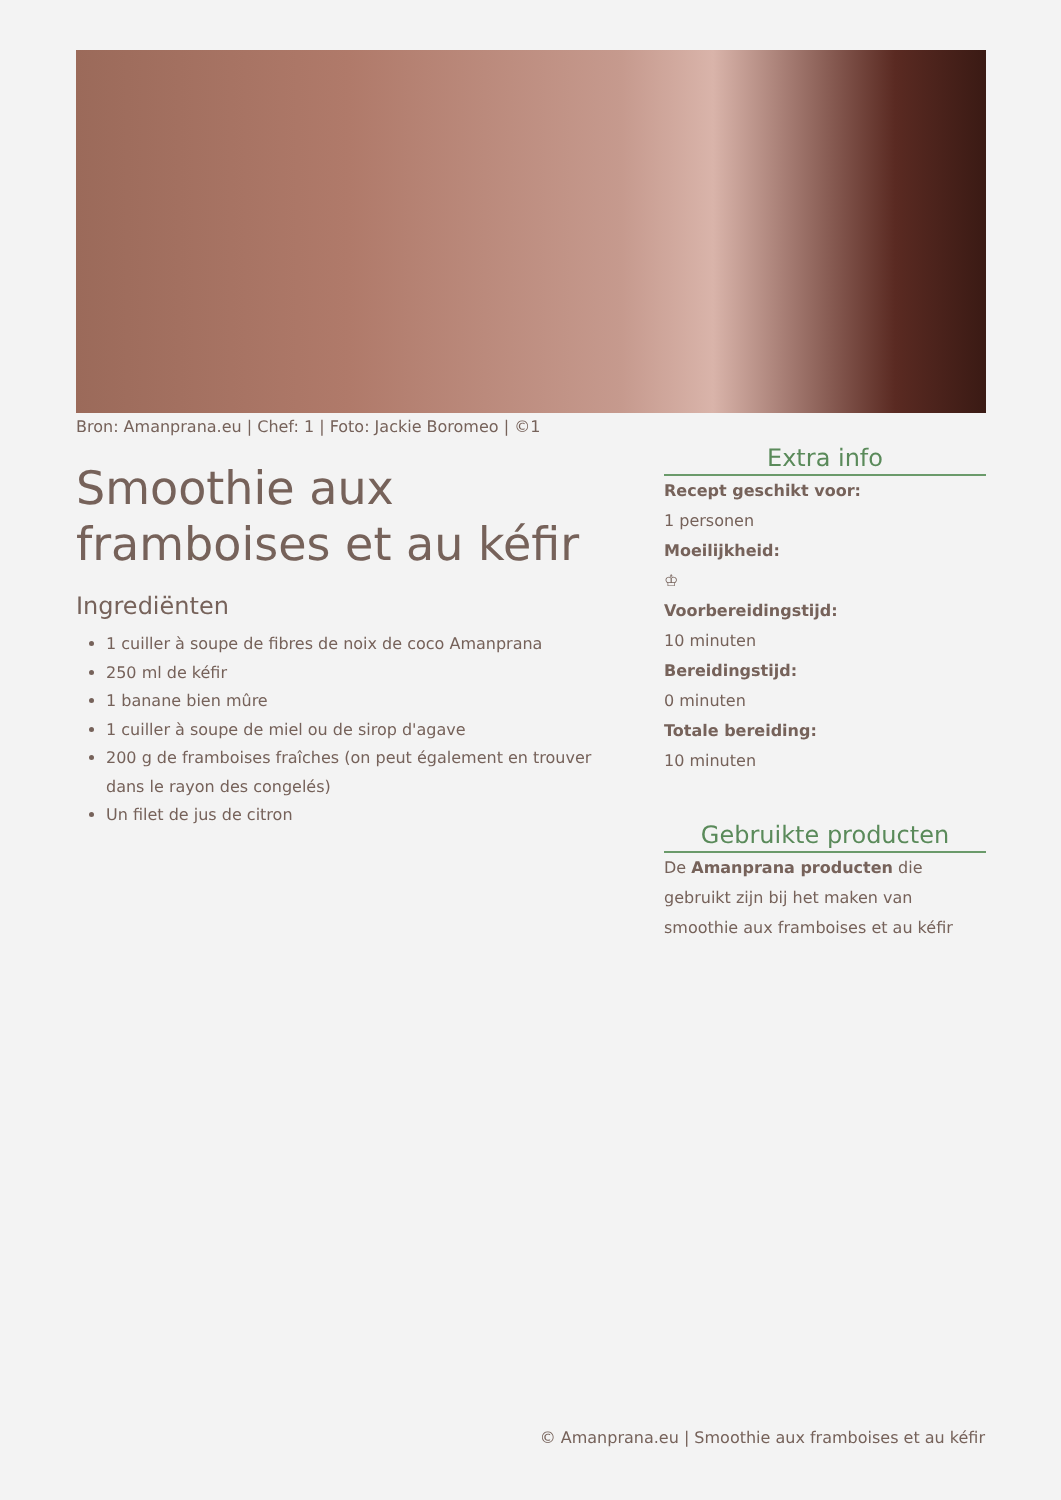Bron: Amanprana.eu | Chef: 1 | Foto: Jackie Boromeo | ©1
Smoothie aux framboises et au kéfir
Ingrediënten
1 cuiller à soupe de fibres de noix de coco Amanprana
250 ml de kéfir
1 banane bien mûre
1 cuiller à soupe de miel ou de sirop d'agave
200 g de framboises fraîches (on peut également en trouver dans le rayon des congelés)
Un filet de jus de citron
Extra info
Recept geschikt voor:
1 personen
Moeilijkheid:
♔
Voorbereidingstijd:
10 minuten
Bereidingstijd:
0 minuten
Totale bereiding:
10 minuten
Gebruikte producten
De Amanprana producten die gebruikt zijn bij het maken van smoothie aux framboises et au kéfir
© Amanprana.eu | Smoothie aux framboises et au kéfir